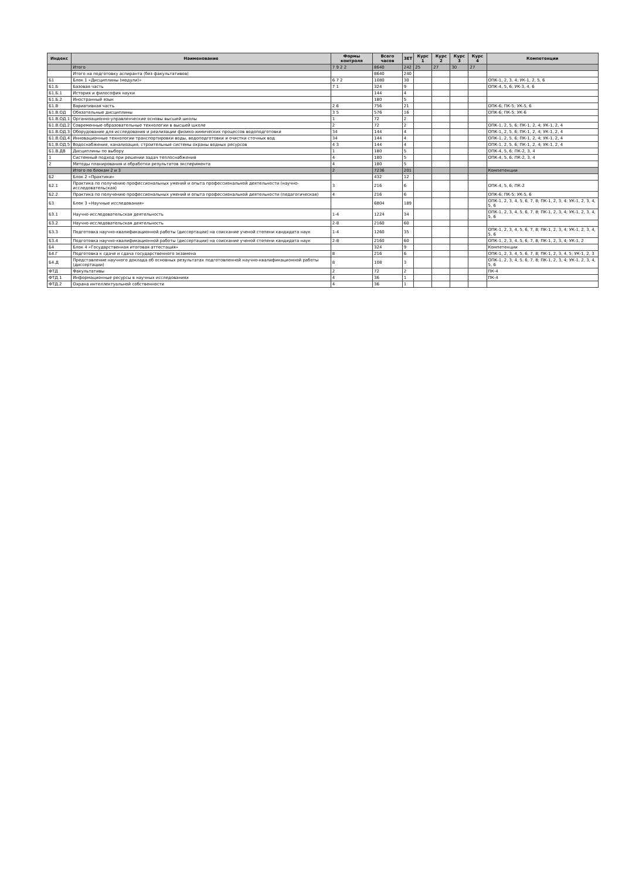| Индекс | Наименование | Формы контроля | Всего часов | ЗЕТ | Курс 1 | Курс 2 | Курс 3 | Курс 4 | Компетенции |
| --- | --- | --- | --- | --- | --- | --- | --- | --- | --- |
| | Итого | 7 9 2 2 | 8640 | 242 | 25 | 27 | 30 | 27 | |
| | Итого на подготовку аспиранта (без факультативов) | | 8640 | 240 | | | | | |
| Б1 | Блок 1 «Дисциплины (модули)» | 6 7 2 | 1080 | 30 | | | | | ОПК-1, 2, 3, 4; УК-1, 2, 5, 6 |
| Б1.Б | Базовая часть | 7 1 | 324 | 9 | | | | | ОПК-4, 5, 6; УК-3, 4, 6 |
| Б1.Б.1 | История и философия науки | | 144 | 4 | | | | | |
| Б1.Б.2 | Иностранный язык | | 180 | 5 | | | | | |
| Б1.В | Вариативная часть | 2 6 | 756 | 21 | | | | | ОПК-6; ПК-5; УК-5, 6 |
| Б1.В.ОД | Обязательные дисциплины | 3 5 | 576 | 16 | | | | | ОПК-6; ПК-5; УК-6 |
| Б1.В.ОД.1 | Организационно-управленческие основы высшей школы | 1 | 72 | 2 | | | | | |
| Б1.В.ОД.2 | Современные образовательные технологии в высшей школе | 2 | 72 | 2 | | | | | ОПК-1, 2, 5, 6; ПК-1, 2, 4; УК-1, 2, 4 |
| Б1.В.ОД.3 | Оборудование для исследования и реализации физико-химических процессов водоподготовки | 34 | 144 | 4 | | | | | ОПК-1, 2, 5, 6; ПК-1, 2, 4; УК-1, 2, 4 |
| Б1.В.ОД.4 | Инновационные технологии транспортировки воды, водоподготовки и очистки сточных вод | 34 | 144 | 4 | | | | | ОПК-1, 2, 5, 6; ПК-1, 2, 4; УК-1, 2, 4 |
| Б1.В.ОД.5 | Водоснабжение, канализация, строительные системы охраны водных ресурсов | 4 3 | 144 | 4 | | | | | ОПК-1, 2, 5, 6; ПК-1, 2, 4; УК-1, 2, 4 |
| Б1.В.ДВ | Дисциплины по выбору | 1 | 180 | 5 | | | | | ОПК-4, 5, 6; ПК-2, 3, 4 |
| 1 | Системный подход при решении задач теплоснабжения | 4 | 180 | 5 | | | | | ОПК-4, 5, 6; ПК-2, 3, 4 |
| 2 | Методы планирования и обработки результатов эксперимента | 4 | 180 | 5 | | | | | |
| | Итого по блокам 2 и 3 | 2 | 7236 | 201 | | | | | Компетенции |
| Б2 | Блок 2 «Практики» | | 432 | 12 | | | | | |
| Б2.1 | Практика по получению профессиональных умений и опыта профессиональной деятельности (научно-исследовательская) | 3 | 216 | 6 | | | | | ОПК-4, 5, 6; ПК-2 |
| Б2.2 | Практика по получению профессиональных умений и опыта профессиональной деятельности (педагогическая) | 4 | 216 | 6 | | | | | ОПК-6; ПК-5; УК-5, 6 |
| Б3 | Блок 3 «Научные исследования» | | 6804 | 189 | | | | | ОПК-1, 2, 3, 4, 5, 6, 7, 8; ПК-1, 2, 3, 4; УК-1, 2, 3, 4, 5, 6 |
| Б3.1 | Научно-исследовательская деятельность | 1-4 | 1224 | 34 | | | | | ОПК-1, 2, 3, 4, 5, 6, 7, 8; ПК-1, 2, 3, 4; УК-1, 2, 3, 4, 5, 6 |
| Б3.2 | Научно-исследовательская деятельность | 2-8 | 2160 | 60 | | | | | |
| Б3.3 | Подготовка научно-квалификационной работы (диссертации) на соискание ученой степени кандидата наук | 1-4 | 1260 | 35 | | | | | ОПК-1, 2, 3, 4, 5, 6, 7, 8; ПК-1, 2, 3, 4; УК-1, 2, 3, 4, 5, 6 |
| Б3.4 | Подготовка научно-квалификационной работы (диссертации) на соискание ученой степени кандидата наук | 2-8 | 2160 | 60 | | | | | ОПК-1, 2, 3, 4, 5, 6, 7, 8; ПК-1, 2, 3, 4; УК-1, 2 |
| Б4 | Блок 4 «Государственная итоговая аттестация» | | 324 | 9 | | | | | Компетенции |
| Б4.Г | Подготовка к сдаче и сдача государственного экзамена | 8 | 216 | 6 | | | | | ОПК-1, 2, 3, 4, 5, 6, 7, 8; ПК-1, 2, 3, 4, 5; УК-1, 2, 3 |
| Б4.Д | Представление научного доклада об основных результатах подготовленной научно-квалификационной работы (диссертации) | 8 | 108 | 3 | | | | | ОПК-1, 2, 3, 4, 5, 6, 7, 8; ПК-1, 2, 3, 4; УК-1, 2, 3, 4, 5, 6 |
| ФТД | Факультативы | 2 | 72 | 2 | | | | | ПК-4 |
| ФТД.1 | Информационные ресурсы в научных исследованиях | 4 | 36 | 1 | | | | | ПК-4 |
| ФТД.2 | Охрана интеллектуальной собственности | 4 | 36 | 1 | | | | | |